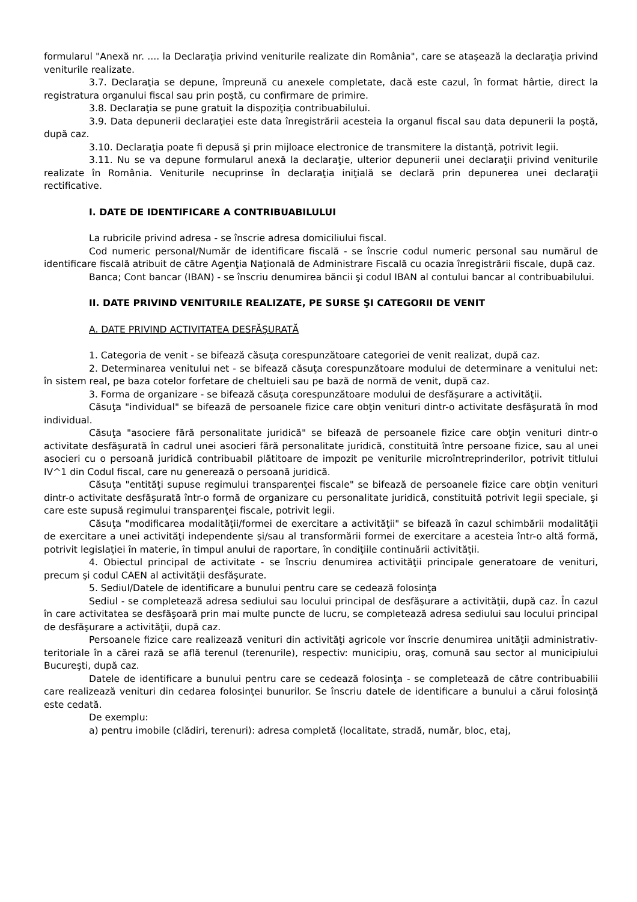formularul "Anexă nr. .... la Declaraţia privind veniturile realizate din România", care se ataşează la declaraţia privind veniturile realizate.
3.7. Declaraţia se depune, împreună cu anexele completate, dacă este cazul, în format hârtie, direct la registratura organului fiscal sau prin poştă, cu confirmare de primire.
3.8. Declaraţia se pune gratuit la dispoziţia contribuabilului.
3.9. Data depunerii declaraţiei este data înregistrării acesteia la organul fiscal sau data depunerii la poştă, după caz.
3.10. Declaraţia poate fi depusă şi prin mijloace electronice de transmitere la distanţă, potrivit legii.
3.11. Nu se va depune formularul anexă la declaraţie, ulterior depunerii unei declaraţii privind veniturile realizate în România. Veniturile necuprinse în declaraţia iniţială se declară prin depunerea unei declaraţii rectificative.
I. DATE DE IDENTIFICARE A CONTRIBUABILULUI
La rubricile privind adresa - se înscrie adresa domiciliului fiscal.
Cod numeric personal/Număr de identificare fiscală - se înscrie codul numeric personal sau numărul de identificare fiscală atribuit de către Agenţia Naţională de Administrare Fiscală cu ocazia înregistrării fiscale, după caz.
Banca; Cont bancar (IBAN) - se înscriu denumirea băncii şi codul IBAN al contului bancar al contribuabilului.
II. DATE PRIVIND VENITURILE REALIZATE, PE SURSE ŞI CATEGORII DE VENIT
A. DATE PRIVIND ACTIVITATEA DESFĂŞURATĂ
1. Categoria de venit - se bifează căsuţa corespunzătoare categoriei de venit realizat, după caz.
2. Determinarea venitului net - se bifează căsuţa corespunzătoare modului de determinare a venitului net: în sistem real, pe baza cotelor forfetare de cheltuieli sau pe bază de normă de venit, după caz.
3. Forma de organizare - se bifează căsuţa corespunzătoare modului de desfăşurare a activităţii.
Căsuţa "individual" se bifează de persoanele fizice care obţin venituri dintr-o activitate desfăşurată în mod individual.
Căsuţa "asociere fără personalitate juridică" se bifează de persoanele fizice care obţin venituri dintr-o activitate desfăşurată în cadrul unei asocieri fără personalitate juridică, constituită între persoane fizice, sau al unei asocieri cu o persoană juridică contribuabil plătitoare de impozit pe veniturile microîntreprinderilor, potrivit titlului IV^1 din Codul fiscal, care nu generează o persoană juridică.
Căsuţa "entităţi supuse regimului transparenţei fiscale" se bifează de persoanele fizice care obţin venituri dintr-o activitate desfăşurată într-o formă de organizare cu personalitate juridică, constituită potrivit legii speciale, şi care este supusă regimului transparenţei fiscale, potrivit legii.
Căsuţa "modificarea modalităţii/formei de exercitare a activităţii" se bifează în cazul schimbării modalităţii de exercitare a unei activităţi independente şi/sau al transformării formei de exercitare a acesteia într-o altă formă, potrivit legislaţiei în materie, în timpul anului de raportare, în condiţiile continuării activităţii.
4. Obiectul principal de activitate - se înscriu denumirea activităţii principale generatoare de venituri, precum şi codul CAEN al activităţii desfăşurate.
5. Sediul/Datele de identificare a bunului pentru care se cedează folosinţa
Sediul - se completează adresa sediului sau locului principal de desfăşurare a activităţii, după caz. În cazul în care activitatea se desfăşoară prin mai multe puncte de lucru, se completează adresa sediului sau locului principal de desfăşurare a activităţii, după caz.
Persoanele fizice care realizează venituri din activităţi agricole vor înscrie denumirea unităţii administrativ-teritoriale în a cărei rază se află terenul (terenurile), respectiv: municipiu, oraş, comună sau sector al municipiului Bucureşti, după caz.
Datele de identificare a bunului pentru care se cedează folosinţa - se completează de către contribuabilii care realizează venituri din cedarea folosinţei bunurilor. Se înscriu datele de identificare a bunului a cărui folosinţă este cedată.
De exemplu:
a) pentru imobile (clădiri, terenuri): adresa completă (localitate, stradă, număr, bloc, etaj,